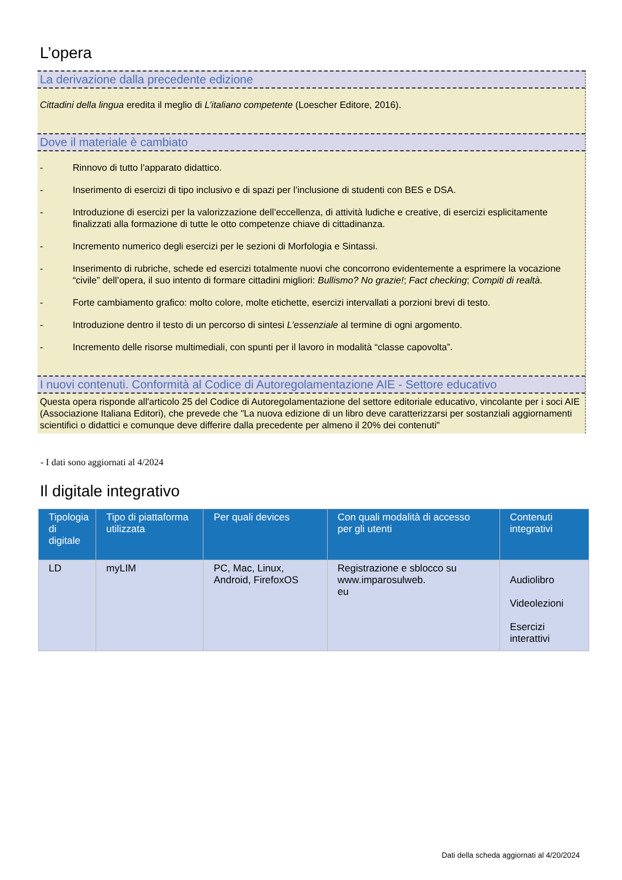L’opera
La derivazione dalla precedente edizione
Cittadini della lingua eredita il meglio di L’italiano competente (Loescher Editore, 2016).
Dove il materiale è cambiato
- Rinnovo di tutto l’apparato didattico.
- Inserimento di esercizi di tipo inclusivo e di spazi per l’inclusione di studenti con BES e DSA.
- Introduzione di esercizi per la valorizzazione dell’eccellenza, di attività ludiche e creative, di esercizi esplicitamente finalizzati alla formazione di tutte le otto competenze chiave di cittadinanza.
- Incremento numerico degli esercizi per le sezioni di Morfologia e Sintassi.
- Inserimento di rubriche, schede ed esercizi totalmente nuovi che concorrono evidentemente a esprimere la vocazione “civile” dell’opera, il suo intento di formare cittadini migliori: Bullismo? No grazie!; Fact checking; Compiti di realtà.
- Forte cambiamento grafico: molto colore, molte etichette, esercizi intervallati a porzioni brevi di testo.
- Introduzione dentro il testo di un percorso di sintesi L’essenziale al termine di ogni argomento.
- Incremento delle risorse multimediali, con spunti per il lavoro in modalità “classe capovolta”.
I nuovi contenuti. Conformità al Codice di Autoregolamentazione AIE - Settore educativo
Questa opera risponde all'articolo 25 del Codice di Autoregolamentazione del settore editoriale educativo, vincolante per i soci AIE (Associazione Italiana Editori), che prevede che "La nuova edizione di un libro deve caratterizzarsi per sostanziali aggiornamenti scientifici o didattici e comunque deve differire dalla precedente per almeno il 20% dei contenuti"
- I dati sono aggiornati al 4/2024
Il digitale integrativo
| Tipologia di digitale | Tipo di piattaforma utilizzata | Per quali devices | Con quali modalità di accesso per gli utenti | Contenuti integrativi |
| --- | --- | --- | --- | --- |
| LD | myLIM | PC, Mac, Linux, Android, FirefoxOS | Registrazione e sblocco su www.imparosulweb. eu | Audiolibro Videolezioni Esercizi interattivi |
Dati della scheda aggiornati al 4/20/2024